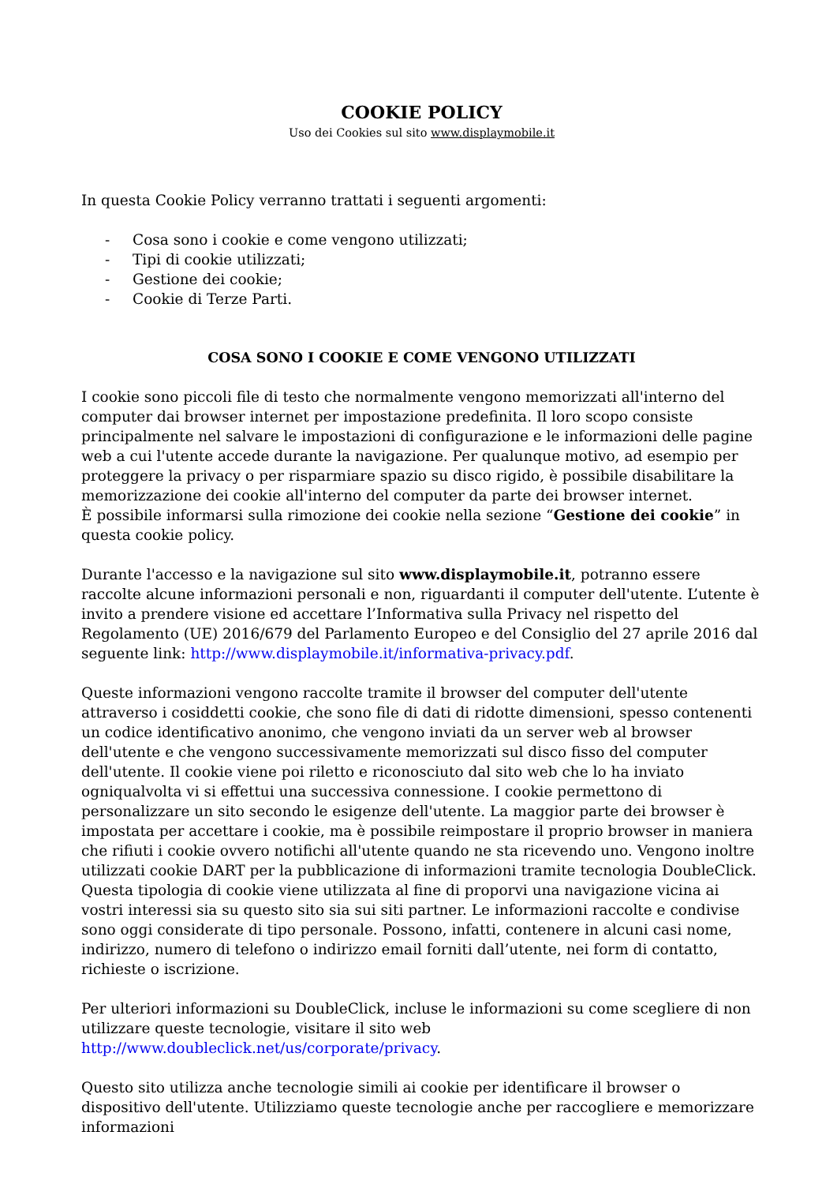COOKIE POLICY
Uso dei Cookies sul sito www.displaymobile.it
In questa Cookie Policy verranno trattati i seguenti argomenti:
- Cosa sono i cookie e come vengono utilizzati;
- Tipi di cookie utilizzati;
- Gestione dei cookie;
- Cookie di Terze Parti.
COSA SONO I COOKIE E COME VENGONO UTILIZZATI
I cookie sono piccoli file di testo che normalmente vengono memorizzati all'interno del computer dai browser internet per impostazione predefinita. Il loro scopo consiste principalmente nel salvare le impostazioni di configurazione e le informazioni delle pagine web a cui l'utente accede durante la navigazione. Per qualunque motivo, ad esempio per proteggere la privacy o per risparmiare spazio su disco rigido, è possibile disabilitare la memorizzazione dei cookie all'interno del computer da parte dei browser internet.
È possibile informarsi sulla rimozione dei cookie nella sezione “Gestione dei cookie” in questa cookie policy.
Durante l'accesso e la navigazione sul sito www.displaymobile.it, potranno essere raccolte alcune informazioni personali e non, riguardanti il computer dell'utente. L’utente è invito a prendere visione ed accettare l’Informativa sulla Privacy nel rispetto del Regolamento (UE) 2016/679 del Parlamento Europeo e del Consiglio del 27 aprile 2016 dal seguente link: http://www.displaymobile.it/informativa-privacy.pdf.
Queste informazioni vengono raccolte tramite il browser del computer dell'utente attraverso i cosiddetti cookie, che sono file di dati di ridotte dimensioni, spesso contenenti un codice identificativo anonimo, che vengono inviati da un server web al browser dell'utente e che vengono successivamente memorizzati sul disco fisso del computer dell'utente. Il cookie viene poi riletto e riconosciuto dal sito web che lo ha inviato ogniqualvolta vi si effettui una successiva connessione. I cookie permettono di personalizzare un sito secondo le esigenze dell'utente. La maggior parte dei browser è impostata per accettare i cookie, ma è possibile reimpostare il proprio browser in maniera che rifiuti i cookie ovvero notifichi all'utente quando ne sta ricevendo uno. Vengono inoltre utilizzati cookie DART per la pubblicazione di informazioni tramite tecnologia DoubleClick. Questa tipologia di cookie viene utilizzata al fine di proporvi una navigazione vicina ai vostri interessi sia su questo sito sia sui siti partner. Le informazioni raccolte e condivise sono oggi considerate di tipo personale. Possono, infatti, contenere in alcuni casi nome, indirizzo, numero di telefono o indirizzo email forniti dall’utente, nei form di contatto, richieste o iscrizione.
Per ulteriori informazioni su DoubleClick, incluse le informazioni su come scegliere di non utilizzare queste tecnologie, visitare il sito web http://www.doubleclick.net/us/corporate/privacy.
Questo sito utilizza anche tecnologie simili ai cookie per identificare il browser o dispositivo dell'utente. Utilizziamo queste tecnologie anche per raccogliere e memorizzare informazioni